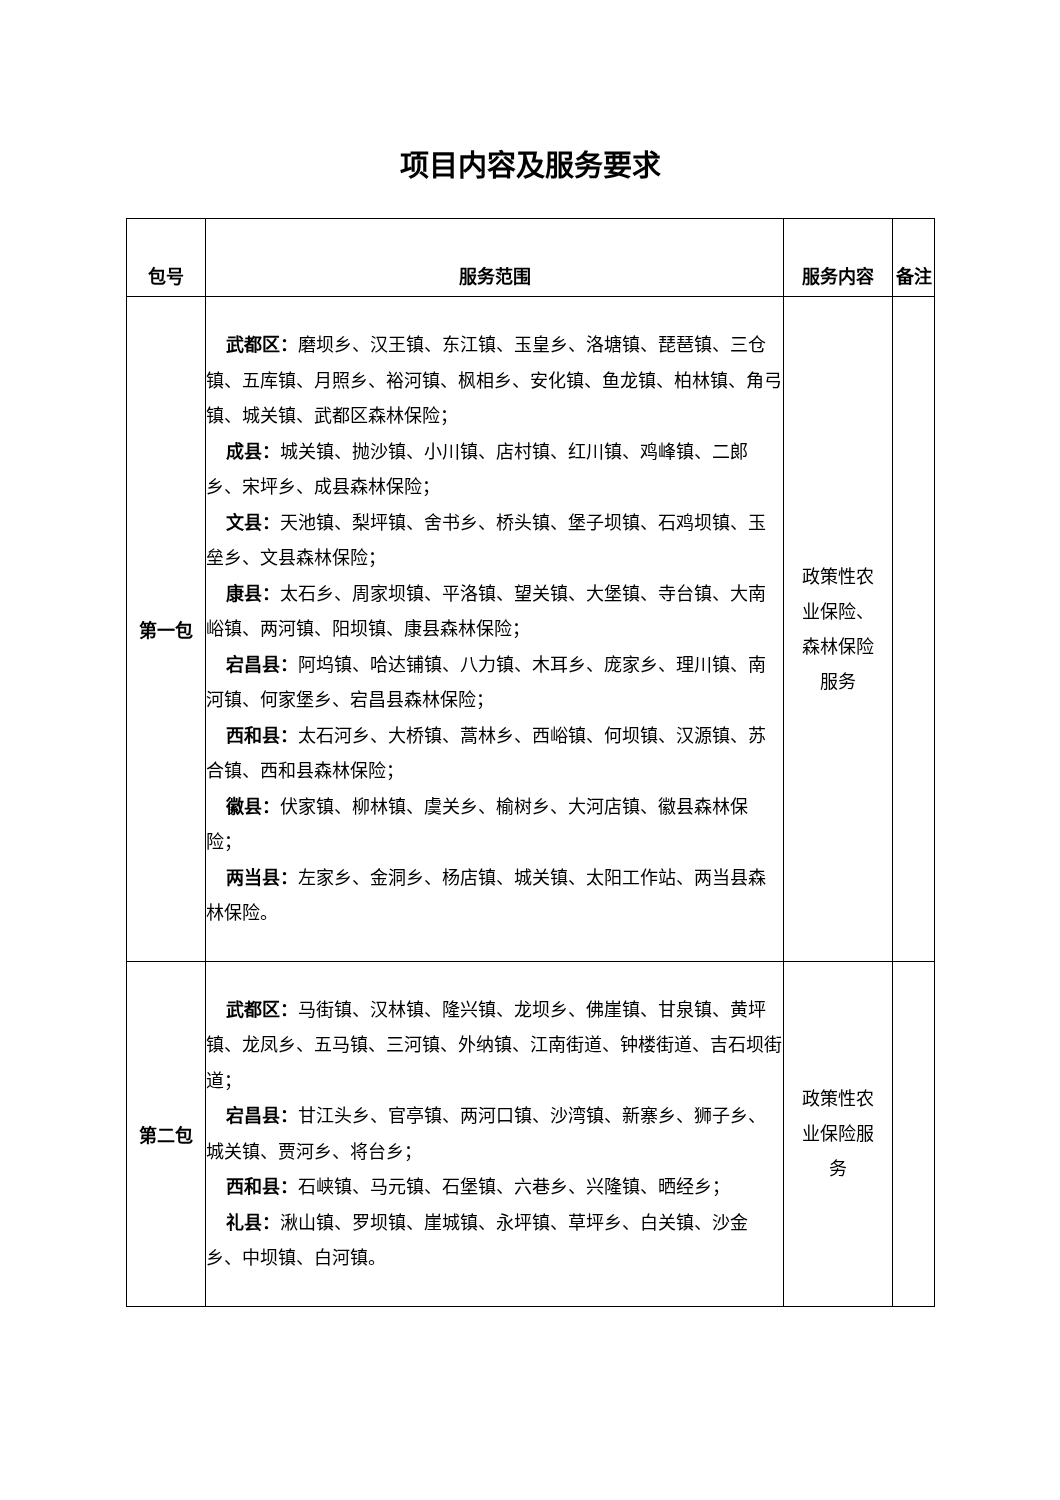项目内容及服务要求
| 包号 | 服务范围 | 服务内容 | 备注 |
| --- | --- | --- | --- |
| 第一包 | 武都区： 磨坝乡、汉王镇、东江镇、玉皇乡、洛塘镇、琵琶镇、三仓镇、五库镇、月照乡、裕河镇、枫相乡、安化镇、鱼龙镇、柏林镇、角弓镇、城关镇、武都区森林保险； 成县： 城关镇、抛沙镇、小川镇、店村镇、红川镇、鸡峰镇、二郎乡、宋坪乡、成县森林保险； 文县： 天池镇、梨坪镇、舍书乡、桥头镇、堡子坝镇、石鸡坝镇、玉垒乡、文县森林保险； 康县： 太石乡、周家坝镇、平洛镇、望关镇、大堡镇、寺台镇、大南峪镇、两河镇、阳坝镇、康县森林保险； 宕昌县： 阿坞镇、哈达铺镇、八力镇、木耳乡、庞家乡、理川镇、南河镇、何家堡乡、宕昌县森林保险； 西和县： 太石河乡、大桥镇、蒿林乡、西峪镇、何坝镇、汉源镇、苏合镇、西和县森林保险； 徽县： 伏家镇、柳林镇、虞关乡、榆树乡、大河店镇、徽县森林保险； 两当县： 左家乡、金洞乡、杨店镇、城关镇、太阳工作站、两当县森林保险。 | 政策性农业保险、森林保险服务 | |
| 第二包 | 武都区： 马街镇、汉林镇、隆兴镇、龙坝乡、佛崖镇、甘泉镇、黄坪镇、龙凤乡、五马镇、三河镇、外纳镇、江南街道、钟楼街道、吉石坝街道； 宕昌县： 甘江头乡、官亭镇、两河口镇、沙湾镇、新寨乡、狮子乡、城关镇、贾河乡、将台乡； 西和县： 石峡镇、马元镇、石堡镇、六巷乡、兴隆镇、晒经乡； 礼县： 湫山镇、罗坝镇、崖城镇、永坪镇、草坪乡、白关镇、沙金乡、中坝镇、白河镇。 | 政策性农业保险服务 | |